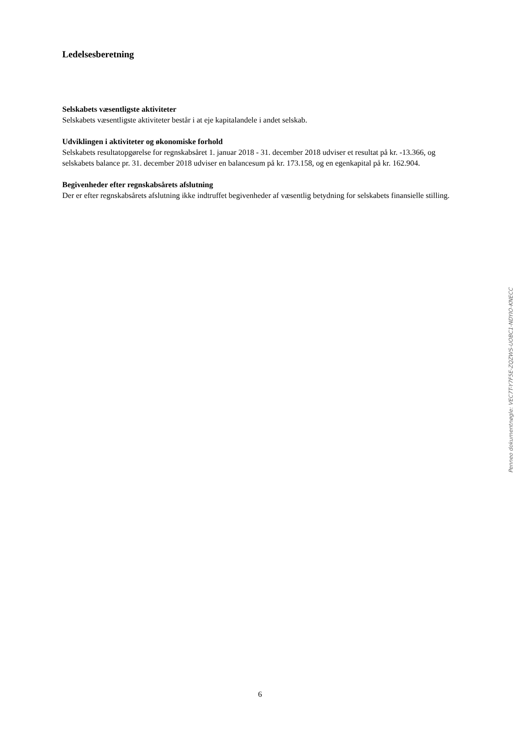Ledelsesberetning
Selskabets væsentligste aktiviteter
Selskabets væsentligste aktiviteter består i at eje kapitalandele i andet selskab.
Udviklingen i aktiviteter og økonomiske forhold
Selskabets resultatopgørelse for regnskabsåret 1. januar 2018 - 31. december 2018 udviser et resultat på kr. -13.366, og selskabets balance pr. 31. december 2018 udviser en balancesum på kr. 173.158, og en egenkapital på kr. 162.904.
Begivenheder efter regnskabsårets afslutning
Der er efter regnskabsårets afslutning ikke indtruffet begivenheder af væsentlig betydning for selskabets finansielle stilling.
Penneo dokumentnøgle: VEC7T-Y7F5E-ZQZWS-UOBC1-NDYIO-KNECC
6